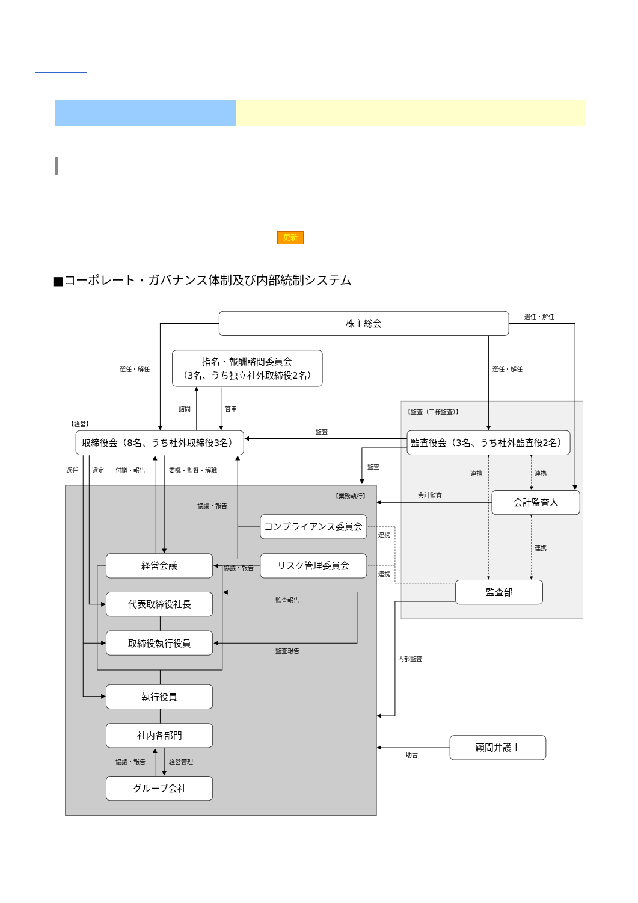更新
■コーポレート・ガバナンス体制及び内部統制システム
株主総会
指名・報酬諮問委員会
（3名、うち独立社外取締役2名）
取締役会（8名、うち社外取締役3名）
監査役会（3名、うち社外監査役2名）
会計監査人
コンプライアンス委員会
リスク管理委員会
経営会議
代表取締役社長
取締役執行役員
執行役員
社内各部門
グループ会社
監査部
顧問弁護士
選任・解任
選任・解任
選任・解任
諮問
答申
【監査（三様監査）】
【経営】
監査
選任
選定
付議・報告
委嘱・監督・解職
監査
連携
連携
【業務執行】
会計監査
協議・報告
連携
連携
協議・報告
連携
監査報告
監査報告
内部監査
協議・報告
経営管理
助言